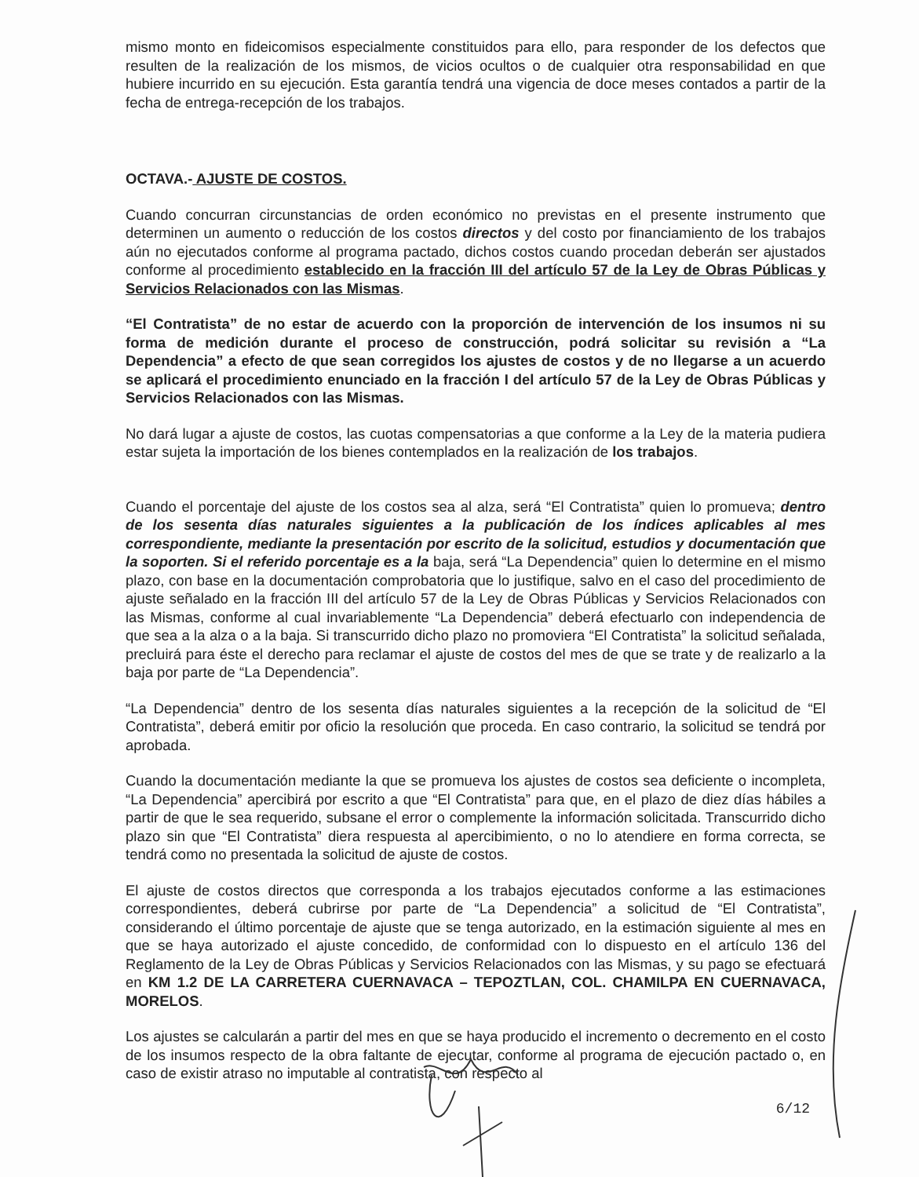mismo monto en fideicomisos especialmente constituidos para ello, para responder de los defectos que resulten de la realización de los mismos, de vicios ocultos o de cualquier otra responsabilidad en que hubiere incurrido en su ejecución. Esta garantía tendrá una vigencia de doce meses contados a partir de la fecha de entrega-recepción de los trabajos.
OCTAVA.- AJUSTE DE COSTOS.
Cuando concurran circunstancias de orden económico no previstas en el presente instrumento que determinen un aumento o reducción de los costos directos y del costo por financiamiento de los trabajos aún no ejecutados conforme al programa pactado, dichos costos cuando procedan deberán ser ajustados conforme al procedimiento establecido en la fracción III del artículo 57 de la Ley de Obras Públicas y Servicios Relacionados con las Mismas.
“El Contratista” de no estar de acuerdo con la proporción de intervención de los insumos ni su forma de medición durante el proceso de construcción, podrá solicitar su revisión a “La Dependencia” a efecto de que sean corregidos los ajustes de costos y de no llegarse a un acuerdo se aplicará el procedimiento enunciado en la fracción I del artículo 57 de la Ley de Obras Públicas y Servicios Relacionados con las Mismas.
No dará lugar a ajuste de costos, las cuotas compensatorias a que conforme a la Ley de la materia pudiera estar sujeta la importación de los bienes contemplados en la realización de los trabajos.
Cuando el porcentaje del ajuste de los costos sea al alza, será “El Contratista” quien lo promueva; dentro de los sesenta días naturales siguientes a la publicación de los índices aplicables al mes correspondiente, mediante la presentación por escrito de la solicitud, estudios y documentación que la soporten. Si el referido porcentaje es a la baja, será “La Dependencia” quien lo determine en el mismo plazo, con base en la documentación comprobatoria que lo justifique, salvo en el caso del procedimiento de ajuste señalado en la fracción III del artículo 57 de la Ley de Obras Públicas y Servicios Relacionados con las Mismas, conforme al cual invariablemente “La Dependencia” deberá efectuarlo con independencia de que sea a la alza o a la baja. Si transcurrido dicho plazo no promoviera “El Contratista” la solicitud señalada, precluirá para éste el derecho para reclamar el ajuste de costos del mes de que se trate y de realizarlo a la baja por parte de “La Dependencia”.
“La Dependencia” dentro de los sesenta días naturales siguientes a la recepción de la solicitud de “El Contratista”, deberá emitir por oficio la resolución que proceda. En caso contrario, la solicitud se tendrá por aprobada.
Cuando la documentación mediante la que se promueva los ajustes de costos sea deficiente o incompleta, “La Dependencia” apercibirá por escrito a que “El Contratista” para que, en el plazo de diez días hábiles a partir de que le sea requerido, subsane el error o complemente la información solicitada. Transcurrido dicho plazo sin que “El Contratista” diera respuesta al apercibimiento, o no lo atendiere en forma correcta, se tendrá como no presentada la solicitud de ajuste de costos.
El ajuste de costos directos que corresponda a los trabajos ejecutados conforme a las estimaciones correspondientes, deberá cubrirse por parte de “La Dependencia” a solicitud de “El Contratista”, considerando el último porcentaje de ajuste que se tenga autorizado, en la estimación siguiente al mes en que se haya autorizado el ajuste concedido, de conformidad con lo dispuesto en el artículo 136 del Reglamento de la Ley de Obras Públicas y Servicios Relacionados con las Mismas, y su pago se efectuará en KM 1.2 DE LA CARRETERA CUERNAVACA – TEPOZTLAN, COL. CHAMILPA EN CUERNAVACA, MORELOS.
Los ajustes se calcularán a partir del mes en que se haya producido el incremento o decremento en el costo de los insumos respecto de la obra faltante de ejecutar, conforme al programa de ejecución pactado o, en caso de existir atraso no imputable al contratista, con respecto al
6/12